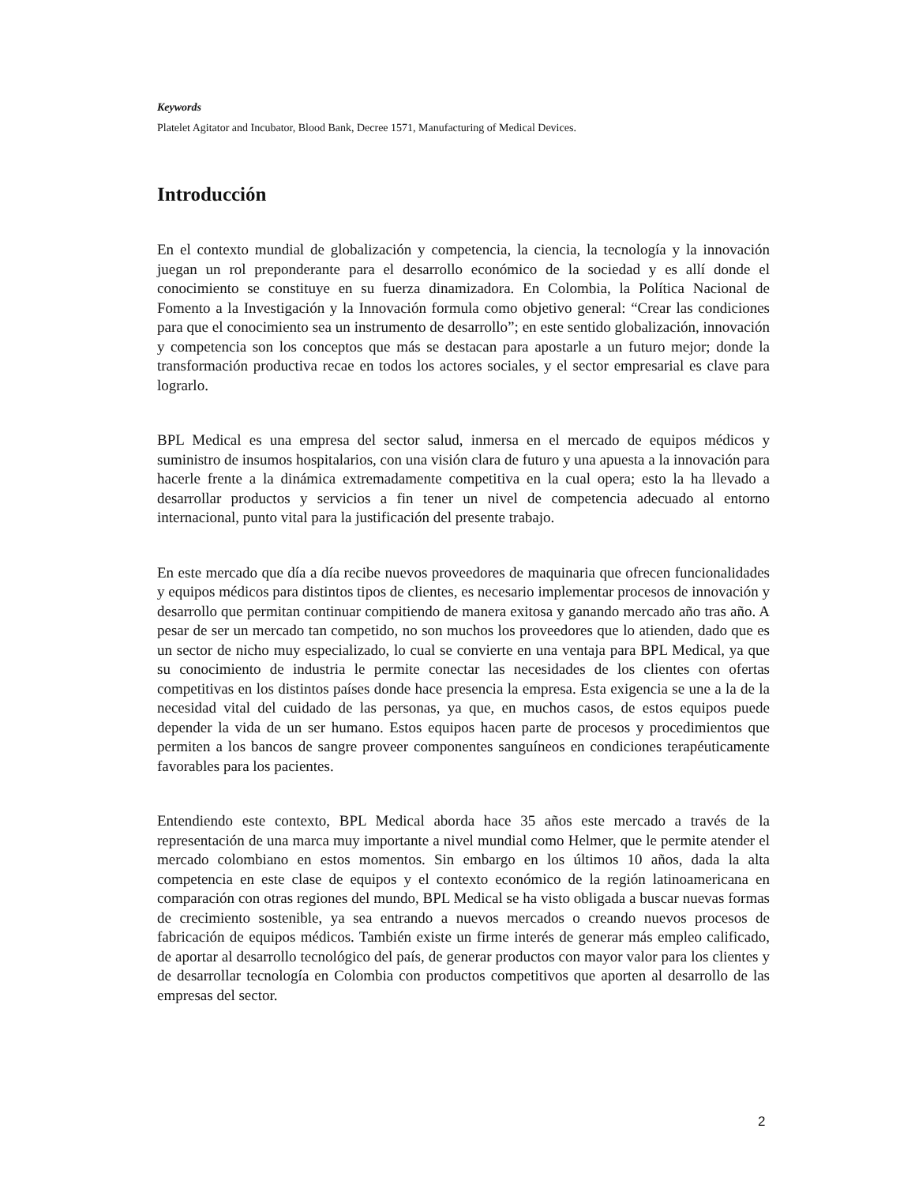Keywords
Platelet Agitator and Incubator, Blood Bank, Decree 1571, Manufacturing of Medical Devices.
Introducción
En el contexto mundial de globalización y competencia, la ciencia, la tecnología y la innovación juegan un rol preponderante para el desarrollo económico de la sociedad y es allí donde el conocimiento se constituye en su fuerza dinamizadora. En Colombia, la Política Nacional de Fomento a la Investigación y la Innovación formula como objetivo general: “Crear las condiciones para que el conocimiento sea un instrumento de desarrollo”; en este sentido globalización, innovación y competencia son los conceptos que más se destacan para apostarle a un futuro mejor; donde la transformación productiva recae en todos los actores sociales, y el sector empresarial es clave para lograrlo.
BPL Medical es una empresa del sector salud, inmersa en el mercado de equipos médicos y suministro de insumos hospitalarios, con una visión clara de futuro y una apuesta a la innovación para hacerle frente a la dinámica extremadamente competitiva en la cual opera; esto la ha llevado a desarrollar productos y servicios a fin tener un nivel de competencia adecuado al entorno internacional, punto vital para la justificación del presente trabajo.
En este mercado que día a día recibe nuevos proveedores de maquinaria que ofrecen funcionalidades y equipos médicos para distintos tipos de clientes, es necesario implementar procesos de innovación y desarrollo que permitan continuar compitiendo de manera exitosa y ganando mercado año tras año. A pesar de ser un mercado tan competido, no son muchos los proveedores que lo atienden, dado que es un sector de nicho muy especializado, lo cual se convierte en una ventaja para BPL Medical, ya que su conocimiento de industria le permite conectar las necesidades de los clientes con ofertas competitivas en los distintos países donde hace presencia la empresa. Esta exigencia se une a la de la necesidad vital del cuidado de las personas, ya que, en muchos casos, de estos equipos puede depender la vida de un ser humano. Estos equipos hacen parte de procesos y procedimientos que permiten a los bancos de sangre proveer componentes sanguíneos en condiciones terapéuticamente favorables para los pacientes.
Entendiendo este contexto, BPL Medical aborda hace 35 años este mercado a través de la representación de una marca muy importante a nivel mundial como Helmer, que le permite atender el mercado colombiano en estos momentos. Sin embargo en los últimos 10 años, dada la alta competencia en este clase de equipos y el contexto económico de la región latinoamericana en comparación con otras regiones del mundo, BPL Medical se ha visto obligada a buscar nuevas formas de crecimiento sostenible, ya sea entrando a nuevos mercados o creando nuevos procesos de fabricación de equipos médicos. También existe un firme interés de generar más empleo calificado, de aportar al desarrollo tecnológico del país, de generar productos con mayor valor para los clientes y de desarrollar tecnología en Colombia con productos competitivos que aporten al desarrollo de las empresas del sector.
2